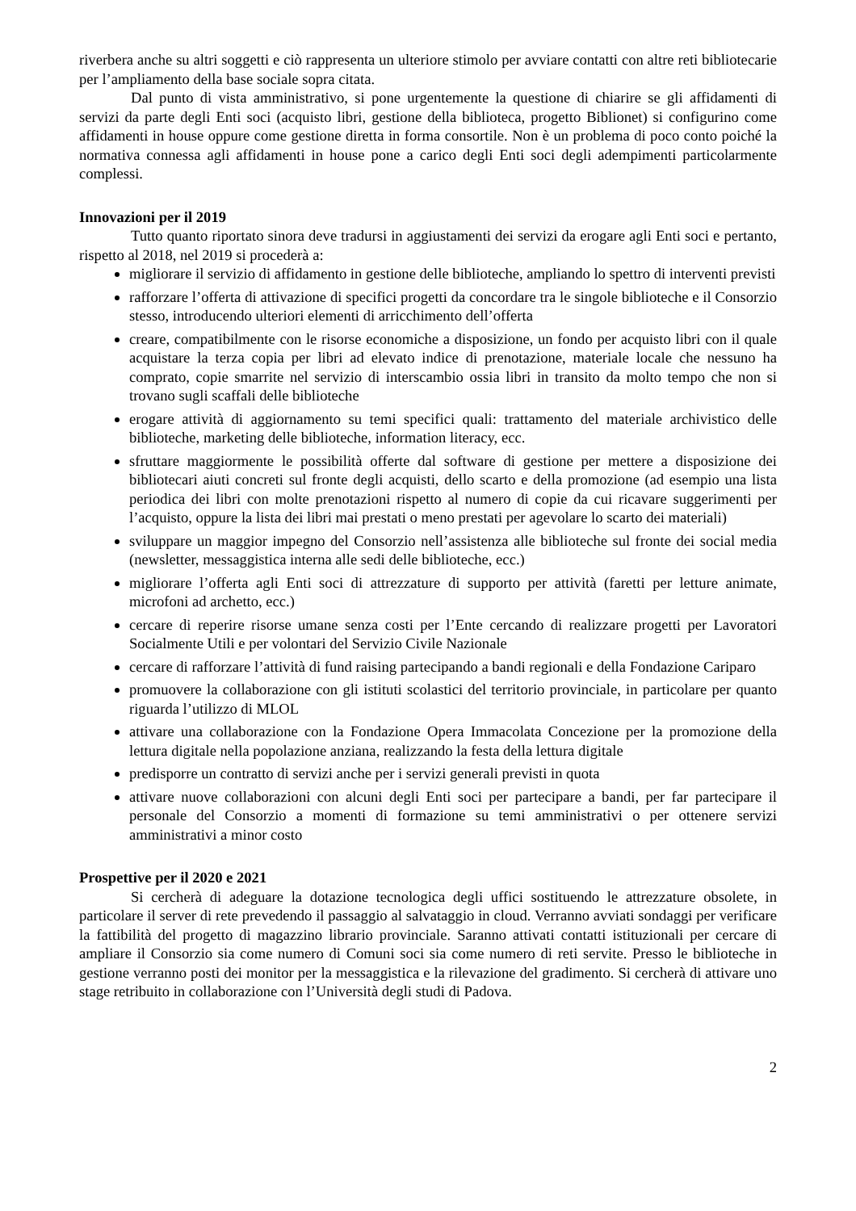riverbera anche su altri soggetti e ciò rappresenta un ulteriore stimolo per avviare contatti con altre reti bibliotecarie per l’ampliamento della base sociale sopra citata.
Dal punto di vista amministrativo, si pone urgentemente la questione di chiarire se gli affidamenti di servizi da parte degli Enti soci (acquisto libri, gestione della biblioteca, progetto Biblionet) si configurino come affidamenti in house oppure come gestione diretta in forma consortile. Non è un problema di poco conto poiché la normativa connessa agli affidamenti in house pone a carico degli Enti soci degli adempimenti particolarmente complessi.
Innovazioni per il 2019
Tutto quanto riportato sinora deve tradursi in aggiustamenti dei servizi da erogare agli Enti soci e pertanto, rispetto al 2018, nel 2019 si procederà a:
migliorare il servizio di affidamento in gestione delle biblioteche, ampliando lo spettro di interventi previsti
rafforzare l’offerta di attivazione di specifici progetti da concordare tra le singole biblioteche e il Consorzio stesso, introducendo ulteriori elementi di arricchimento dell’offerta
creare, compatibilmente con le risorse economiche a disposizione, un fondo per acquisto libri con il quale acquistare la terza copia per libri ad elevato indice di prenotazione, materiale locale che nessuno ha comprato, copie smarrite nel servizio di interscambio ossia libri in transito da molto tempo che non si trovano sugli scaffali delle biblioteche
erogare attività di aggiornamento su temi specifici quali: trattamento del materiale archivistico delle biblioteche, marketing delle biblioteche, information literacy, ecc.
sfruttare maggiormente le possibilità offerte dal software di gestione per mettere a disposizione dei bibliotecari aiuti concreti sul fronte degli acquisti, dello scarto e della promozione (ad esempio una lista periodica dei libri con molte prenotazioni rispetto al numero di copie da cui ricavare suggerimenti per l’acquisto, oppure la lista dei libri mai prestati o meno prestati per agevolare lo scarto dei materiali)
sviluppare un maggior impegno del Consorzio nell’assistenza alle biblioteche sul fronte dei social media (newsletter, messaggistica interna alle sedi delle biblioteche, ecc.)
migliorare l’offerta agli Enti soci di attrezzature di supporto per attività (faretti per letture animate, microfoni ad archetto, ecc.)
cercare di reperire risorse umane senza costi per l’Ente cercando di realizzare progetti per Lavoratori Socialmente Utili e per volontari del Servizio Civile Nazionale
cercare di rafforzare l’attività di fund raising partecipando a bandi regionali e della Fondazione Cariparo
promuovere la collaborazione con gli istituti scolastici del territorio provinciale, in particolare per quanto riguarda l’utilizzo di MLOL
attivare una collaborazione con la Fondazione Opera Immacolata Concezione per la promozione della lettura digitale nella popolazione anziana, realizzando la festa della lettura digitale
predisporre un contratto di servizi anche per i servizi generali previsti in quota
attivare nuove collaborazioni con alcuni degli Enti soci per partecipare a bandi, per far partecipare il personale del Consorzio a momenti di formazione su temi amministrativi o per ottenere servizi amministrativi a minor costo
Prospettive per il 2020 e 2021
Si cercherà di adeguare la dotazione tecnologica degli uffici sostituendo le attrezzature obsolete, in particolare il server di rete prevedendo il passaggio al salvataggio in cloud. Verranno avviati sondaggi per verificare la fattibilità del progetto di magazzino librario provinciale. Saranno attivati contatti istituzionali per cercare di ampliare il Consorzio sia come numero di Comuni soci sia come numero di reti servite. Presso le biblioteche in gestione verranno posti dei monitor per la messaggistica e la rilevazione del gradimento. Si cercherà di attivare uno stage retribuito in collaborazione con l’Università degli studi di Padova.
2